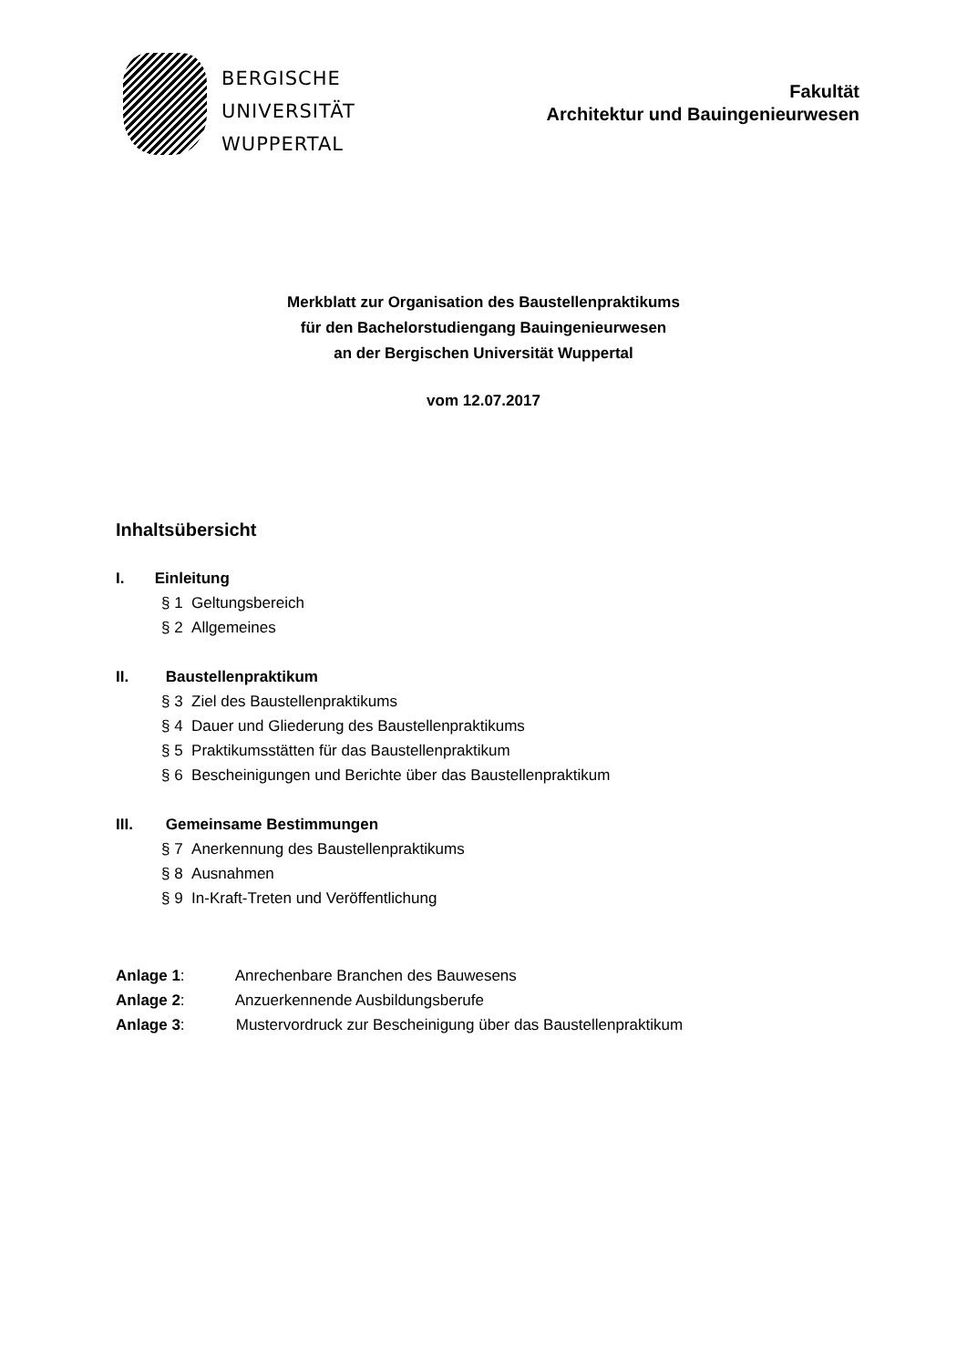BERGISCHE
UNIVERSITÄT
WUPPERTAL
Fakultät
Architektur und Bauingenieurwesen
Merkblatt zur Organisation des Baustellenpraktikums
für den Bachelorstudiengang Bauingenieurwesen
an der Bergischen Universität Wuppertal
vom 12.07.2017
Inhaltsübersicht
I. Einleitung
§ 1 Geltungsbereich
§ 2 Allgemeines
II. Baustellenpraktikum
§ 3 Ziel des Baustellenpraktikums
§ 4 Dauer und Gliederung des Baustellenpraktikums
§ 5 Praktikumsstätten für das Baustellenpraktikum
§ 6 Bescheinigungen und Berichte über das Baustellenpraktikum
III. Gemeinsame Bestimmungen
§ 7 Anerkennung des Baustellenpraktikums
§ 8 Ausnahmen
§ 9 In-Kraft-Treten und Veröffentlichung
Anlage 1: Anrechenbare Branchen des Bauwesens
Anlage 2: Anzuerkennende Ausbildungsberufe
Anlage 3: Mustervordruck zur Bescheinigung über das Baustellenpraktikum